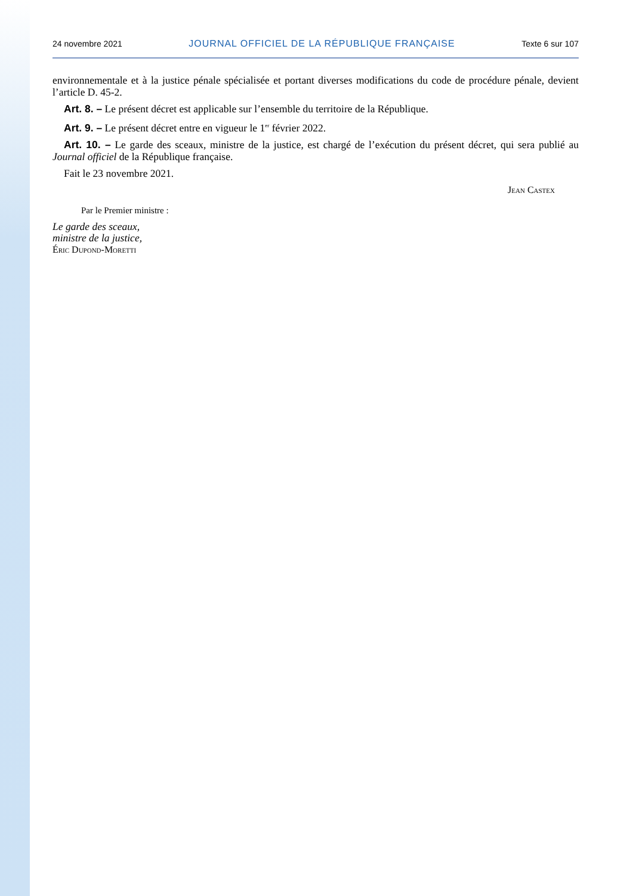24 novembre 2021 JOURNAL OFFICIEL DE LA RÉPUBLIQUE FRANÇAISE Texte 6 sur 107
environnementale et à la justice pénale spécialisée et portant diverses modifications du code de procédure pénale, devient l’article D. 45-2.
Art. 8. – Le présent décret est applicable sur l’ensemble du territoire de la République.
Art. 9. – Le présent décret entre en vigueur le 1<sup>er</sup> février 2022.
Art. 10. – Le garde des sceaux, ministre de la justice, est chargé de l’exécution du présent décret, qui sera publié au Journal officiel de la République française.
Fait le 23 novembre 2021.
Jean Castex
Par le Premier ministre :
Le garde des sceaux,
ministre de la justice,
Éric Dupond-Moretti